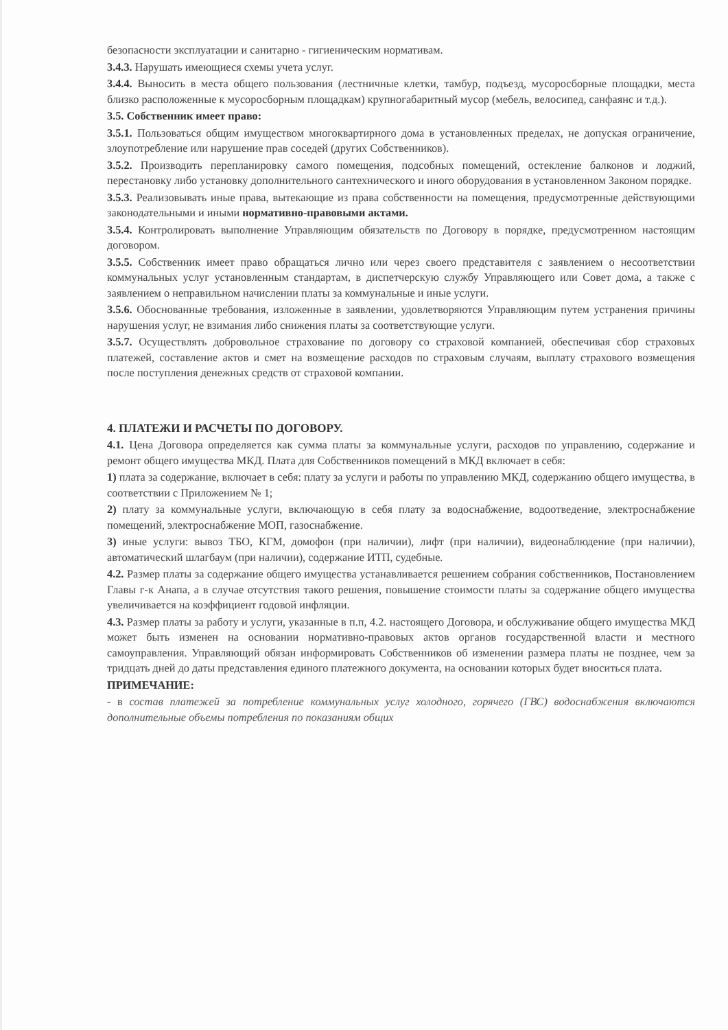безопасности эксплуатации и санитарно - гигиеническим нормативам.
3.4.3. Нарушать имеющиеся схемы учета услуг.
3.4.4. Выносить в места общего пользования (лестничные клетки, тамбур, подъезд, мусоросборные площадки, места близко расположенные к мусоросборным площадкам) крупногабаритный мусор (мебель, велосипед, санфаянс и т.д.).
3.5. Собственник имеет право:
3.5.1. Пользоваться общим имуществом многоквартирного дома в установленных пределах, не допуская ограничение, злоупотребление или нарушение прав соседей (других Собственников).
3.5.2. Производить перепланировку самого помещения, подсобных помещений, остекление балконов и лоджий, перестановку либо установку дополнительного сантехнического и иного оборудования в установленном Законом порядке.
3.5.3. Реализовывать иные права, вытекающие из права собственности на помещения, предусмотренные действующими законодательными и иными нормативно-правовыми актами.
3.5.4. Контролировать выполнение Управляющим обязательств по Договору в порядке, предусмотренном настоящим договором.
3.5.5. Собственник имеет право обращаться лично или через своего представителя с заявлением о несоответствии коммунальных услуг установленным стандартам, в диспетчерскую службу Управляющего или Совет дома, а также с заявлением о неправильном начислении платы за коммунальные и иные услуги.
3.5.6. Обоснованные требования, изложенные в заявлении, удовлетворяются Управляющим путем устранения причины нарушения услуг, не взимания либо снижения платы за соответствующие услуги.
3.5.7. Осуществлять добровольное страхование по договору со страховой компанией, обеспечивая сбор страховых платежей, составление актов и смет на возмещение расходов по страховым случаям, выплату страхового возмещения после поступления денежных средств от страховой компании.
4. ПЛАТЕЖИ И РАСЧЕТЫ ПО ДОГОВОРУ.
4.1. Цена Договора определяется как сумма платы за коммунальные услуги, расходов по управлению, содержание и ремонт общего имущества МКД. Плата для Собственников помещений в МКД включает в себя:
1) плата за содержание, включает в себя: плату за услуги и работы по управлению МКД, содержанию общего имущества, в соответствии с Приложением № 1;
2) плату за коммунальные услуги, включающую в себя плату за водоснабжение, водоотведение, электроснабжение помещений, электроснабжение МОП, газоснабжение.
3) иные услуги: вывоз ТБО, КГМ, домофон (при наличии), лифт (при наличии), видеонаблюдение (при наличии), автоматический шлагбаум (при наличии), содержание ИТП, судебные.
4.2. Размер платы за содержание общего имущества устанавливается решением собрания собственников, Постановлением Главы г-к Анапа, а в случае отсутствия такого решения, повышение стоимости платы за содержание общего имущества увеличивается на коэффициент годовой инфляции.
4.3. Размер платы за работу и услуги, указанные в п.п, 4.2. настоящего Договора, и обслуживание общего имущества МКД может быть изменен на основании нормативно-правовых актов органов государственной власти и местного самоуправления. Управляющий обязан информировать Собственников об изменении размера платы не позднее, чем за тридцать дней до даты представления единого платежного документа, на основании которых будет вноситься плата.
ПРИМЕЧАНИЕ:
- в состав платежей за потребление коммунальных услуг холодного, горячего (ГВС) водоснабжения включаются дополнительные объемы потребления по показаниям общих